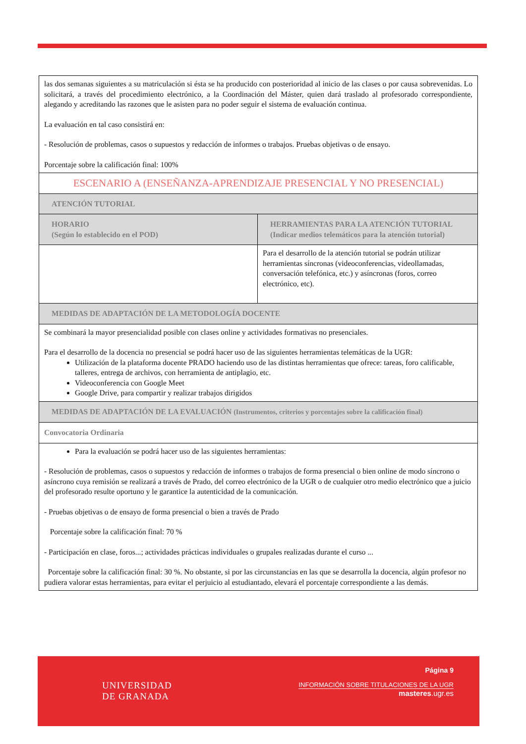| las dos semanas siguientes a su matriculación si ésta se ha producido con posterioridad al inicio de las clases o por causa sobrevenidas. Lo solicitará, a través del procedimiento electrónico, a la Coordinación del Máster, quien dará traslado al profesorado correspondiente, alegando y acreditando las razones que le asisten para no poder seguir el sistema de evaluación continua. La evaluación en tal caso consistirá en: - Resolución de problemas, casos o supuestos y redacción de informes o trabajos. Pruebas objetivas o de ensayo. Porcentaje sobre la calificación final: 100% | |
| ESCENARIO A (ENSEÑANZA-APRENDIZAJE PRESENCIAL Y NO PRESENCIAL) | |
| ATENCIÓN TUTORIAL | |
| HORARIO (Según lo establecido en el POD) | HERRAMIENTAS PARA LA ATENCIÓN TUTORIAL (Indicar medios telemáticos para la atención tutorial) |
| | Para el desarrollo de la atención tutorial se podrán utilizar herramientas síncronas (videoconferencias, videollamadas, conversación telefónica, etc.) y asíncronas (foros, correo electrónico, etc). |
| MEDIDAS DE ADAPTACIÓN DE LA METODOLOGÍA DOCENTE | |
| Se combinará la mayor presencialidad posible con clases online y actividades formativas no presenciales. Para el desarrollo de la docencia no presencial se podrá hacer uso de las siguientes herramientas telemáticas de la UGR: Utilización de la plataforma docente PRADO haciendo uso de las distintas herramientas que ofrece: tareas, foro calificable, talleres, entrega de archivos, con herramienta de antiplagio, etc. Videoconferencia con Google Meet Google Drive, para compartir y realizar trabajos dirigidos | |
| MEDIDAS DE ADAPTACIÓN DE LA EVALUACIÓN (Instrumentos, criterios y porcentajes sobre la calificación final) | |
| Convocatoria Ordinaria | |
| Para la evaluación se podrá hacer uso de las siguientes herramientas: - Resolución de problemas, casos o supuestos y redacción de informes o trabajos de forma presencial o bien online de modo síncrono o asíncrono cuya remisión se realizará a través de Prado, del correo electrónico de la UGR o de cualquier otro medio electrónico que a juicio del profesorado resulte oportuno y le garantice la autenticidad de la comunicación. - Pruebas objetivas o de ensayo de forma presencial o bien a través de Prado Porcentaje sobre la calificación final: 70 % - Participación en clase, foros...; actividades prácticas individuales o grupales realizadas durante el curso ... Porcentaje sobre la calificación final: 30 %. No obstante, si por las circunstancias en las que se desarrolla la docencia, algún profesor no pudiera valorar estas herramientas, para evitar el perjuicio al estudiantado, elevará el porcentaje correspondiente a las demás. | |
UNIVERSIDAD
DE GRANADA
Página 9
INFORMACIÓN SOBRE TITULACIONES DE LA UGR
masteres.ugr.es